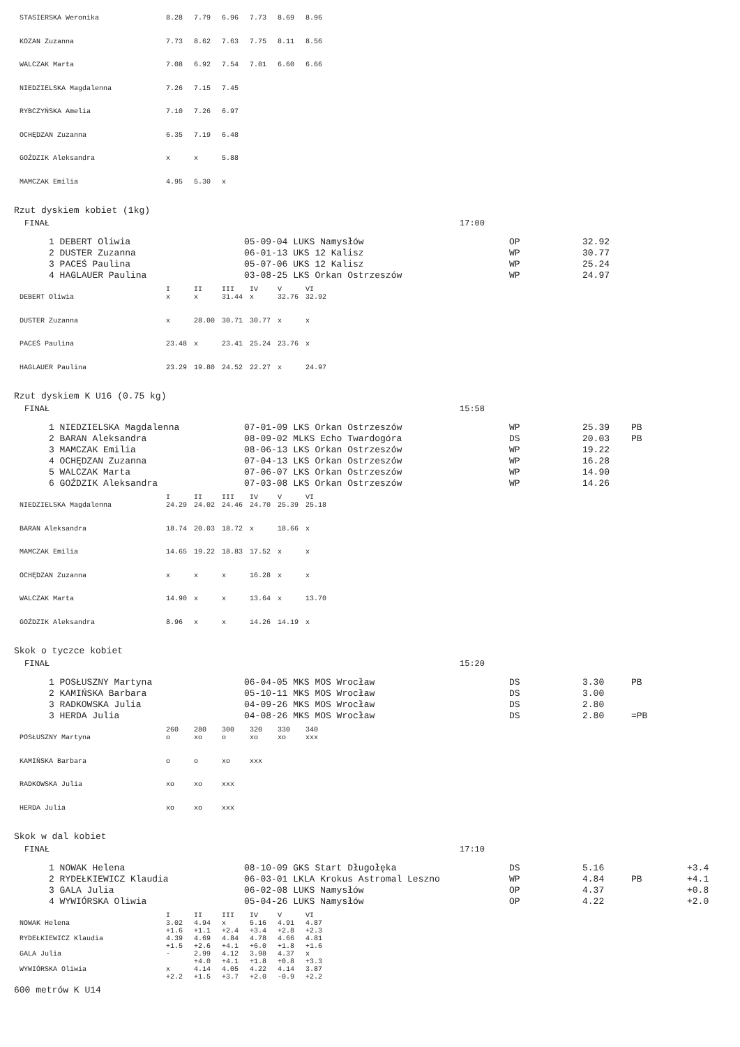| STASIERSKA Weronika | 8.28 | 7.79 | 6.96 | 7.73 | 8.69 | 8.96 |
| KOZAN Zuzanna | 7.73 | 8.62 | 7.63 | 7.75 | 8.11 | 8.56 |
| WALCZAK Marta | 7.08 | 6.92 | 7.54 | 7.01 | 6.60 | 6.66 |
| NIEDZIELSKA Magdalenna | 7.26 | 7.15 | 7.45 | | | |
| RYBCZYŃSKA Amelia | 7.10 | 7.26 | 6.97 | | | |
| OCHĘDZAN Zuzanna | 6.35 | 7.19 | 6.48 | | | |
| GOŹDZIK Aleksandra | x | x | 5.88 | | | |
| MAMCZAK Emilia | 4.95 | 5.30 | x | | | |
Rzut dyskiem kobiet (1kg)
| FINAŁ | 17:00 |
| 1 DEBERT Oliwia | 05-09-04 LUKS Namysłów | OP | 32.92 |
| 2 DUSTER Zuzanna | 06-01-13 UKS 12 Kalisz | WP | 30.77 |
| 3 PACEŚ Paulina | 05-07-06 UKS 12 Kalisz | WP | 25.24 |
| 4 HAGLAUER Paulina | 03-08-25 LKS Orkan Ostrzeszów | WP | 24.97 |
| | I | II | III | IV | V | VI |
| --- | --- | --- | --- | --- | --- | --- |
| DEBERT Oliwia | x | x | 31.44 | x | 32.76 | 32.92 |
| DUSTER Zuzanna | x | 28.00 | 30.71 | 30.77 | x | x |
| PACEŚ Paulina | 23.48 | x | 23.41 | 25.24 | 23.76 | x |
| HAGLAUER Paulina | 23.29 | 19.80 | 24.52 | 22.27 | x | 24.97 |
Rzut dyskiem K U16 (0.75 kg)
| FINAŁ | 15:58 |
| 1 NIEDZIELSKA Magdalenna | 07-01-09 LKS Orkan Ostrzeszów | WP | 25.39 | PB |
| 2 BARAN Aleksandra | 08-09-02 MLKS Echo Twardogóra | DS | 20.03 | PB |
| 3 MAMCZAK Emilia | 08-06-13 LKS Orkan Ostrzeszów | WP | 19.22 | |
| 4 OCHĘDZAN Zuzanna | 07-04-13 LKS Orkan Ostrzeszów | WP | 16.28 | |
| 5 WALCZAK Marta | 07-06-07 LKS Orkan Ostrzeszów | WP | 14.90 | |
| 6 GOŹDZIK Aleksandra | 07-03-08 LKS Orkan Ostrzeszów | WP | 14.26 | |
| | I | II | III | IV | V | VI |
| --- | --- | --- | --- | --- | --- | --- |
| NIEDZIELSKA Magdalenna | 24.29 | 24.02 | 24.46 | 24.70 | 25.39 | 25.18 |
| BARAN Aleksandra | 18.74 | 20.03 | 18.72 | x | 18.66 | x |
| MAMCZAK Emilia | 14.65 | 19.22 | 18.83 | 17.52 | x | x |
| OCHĘDZAN Zuzanna | x | x | x | 16.28 | x | x |
| WALCZAK Marta | 14.90 | x | x | 13.64 | x | 13.70 |
| GOŹDZIK Aleksandra | 8.96 | x | x | 14.26 | 14.19 | x |
Skok o tyczce kobiet
| FINAŁ | 15:20 |
| 1 POSŁUSZNY Martyna | 06-04-05 MKS MOS Wrocław | DS | 3.30 | PB |
| 2 KAMIŃSKA Barbara | 05-10-11 MKS MOS Wrocław | DS | 3.00 | |
| 3 RADKOWSKA Julia | 04-09-26 MKS MOS Wrocław | DS | 2.80 | |
| 3 HERDA Julia | 04-08-26 MKS MOS Wrocław | DS | 2.80 | =PB |
| | 260 | 280 | 300 | 320 | 330 | 340 |
| --- | --- | --- | --- | --- | --- | --- |
| POSŁUSZNY Martyna | o | xo | o | xo | xo | xxx |
| KAMIŃSKA Barbara | o | o | xo | xxx | | |
| RADKOWSKA Julia | xo | xo | xxx | | | |
| HERDA Julia | xo | xo | xxx | | | |
Skok w dal kobiet
| FINAŁ | 17:10 |
| 1 NOWAK Helena | 08-10-09 GKS Start Długołęka | DS | 5.16 | | +3.4 |
| 2 RYDEŁKIEWICZ Klaudia | 06-03-01 LKLA Krokus Astromal Leszno | WP | 4.84 | PB | +4.1 |
| 3 GALA Julia | 06-02-08 LUKS Namysłów | OP | 4.37 | | +0.8 |
| 4 WYWIÓRSKA Oliwia | 05-04-26 LUKS Namysłów | OP | 4.22 | | +2.0 |
| | I | II | III | IV | V | VI |
| --- | --- | --- | --- | --- | --- | --- |
| NOWAK Helena | 3.02 | 4.94 | x | 5.16 | 4.91 | 4.87 |
| | +1.6 | +1.1 | +2.4 | +3.4 | +2.8 | +2.3 |
| RYDEŁKIEWICZ Klaudia | 4.39 | 4.69 | 4.84 | 4.78 | 4.66 | 4.81 |
| | +1.5 | +2.6 | +4.1 | +6.0 | +1.8 | +1.6 |
| GALA Julia | - | 2.99 | 4.12 | 3.98 | 4.37 | x |
| | | +4.0 | +4.1 | +1.8 | +0.8 | +3.3 |
| WYWIÓRSKA Oliwia | x | 4.14 | 4.05 | 4.22 | 4.14 | 3.87 |
| | +2.2 | +1.5 | +3.7 | +2.0 | -0.9 | +2.2 |
600 metrów K U14